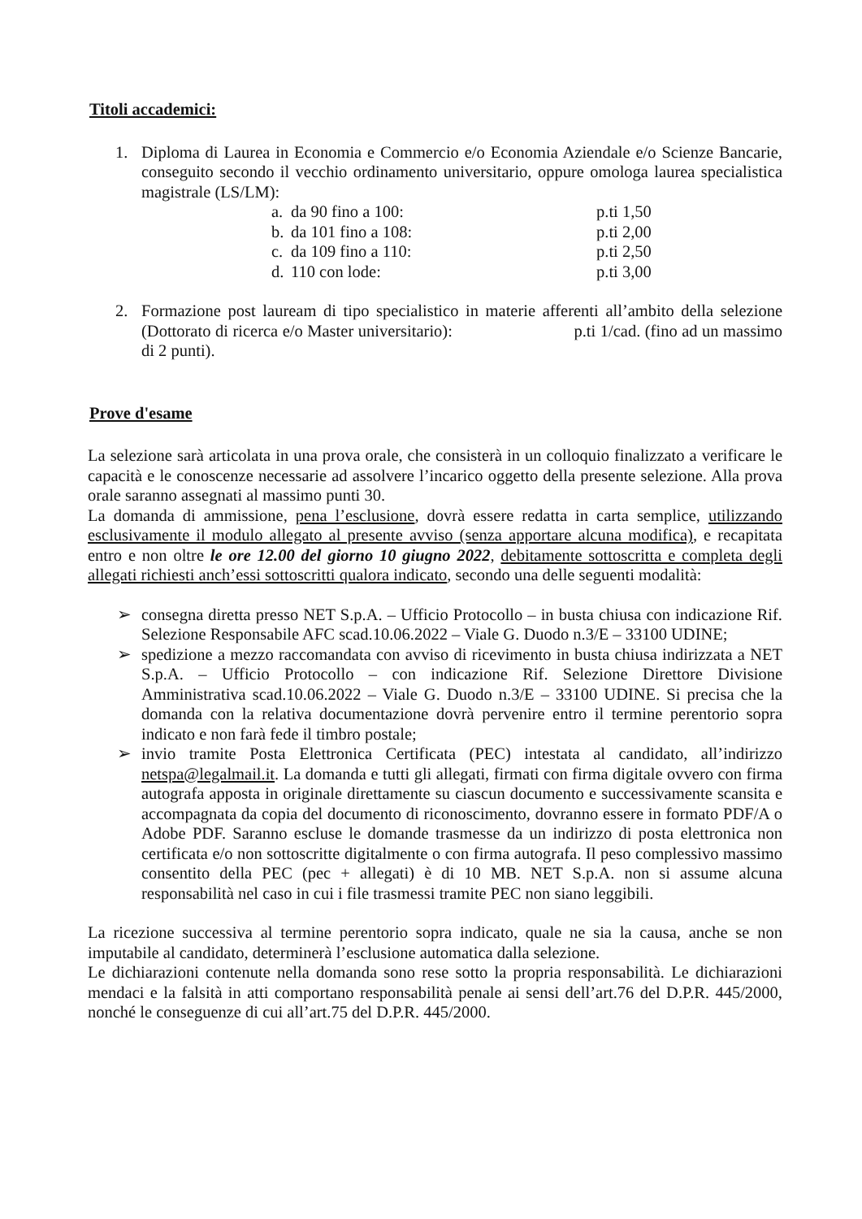Titoli accademici:
1. Diploma di Laurea in Economia e Commercio e/o Economia Aziendale e/o Scienze Bancarie, conseguito secondo il vecchio ordinamento universitario, oppure omologa laurea specialistica magistrale (LS/LM):
a. da 90 fino a 100: p.ti 1,50
b. da 101 fino a 108: p.ti 2,00
c. da 109 fino a 110: p.ti 2,50
d. 110 con lode: p.ti 3,00
2. Formazione post lauream di tipo specialistico in materie afferenti all’ambito della selezione (Dottorato di ricerca e/o Master universitario): p.ti 1/cad. (fino ad un massimo di 2 punti).
Prove d'esame
La selezione sarà articolata in una prova orale, che consisterà in un colloquio finalizzato a verificare le capacità e le conoscenze necessarie ad assolvere l’incarico oggetto della presente selezione. Alla prova orale saranno assegnati al massimo punti 30.
La domanda di ammissione, pena l’esclusione, dovrà essere redatta in carta semplice, utilizzando esclusivamente il modulo allegato al presente avviso (senza apportare alcuna modifica), e recapitata entro e non oltre le ore 12.00 del giorno 10 giugno 2022, debitamente sottoscritta e completa degli allegati richiesti anch’essi sottoscritti qualora indicato, secondo una delle seguenti modalità:
➢ consegna diretta presso NET S.p.A. – Ufficio Protocollo – in busta chiusa con indicazione Rif. Selezione Responsabile AFC scad.10.06.2022 – Viale G. Duodo n.3/E – 33100 UDINE;
➢ spedizione a mezzo raccomandata con avviso di ricevimento in busta chiusa indirizzata a NET S.p.A. – Ufficio Protocollo – con indicazione Rif. Selezione Direttore Divisione Amministrativa scad.10.06.2022 – Viale G. Duodo n.3/E – 33100 UDINE. Si precisa che la domanda con la relativa documentazione dovrà pervenire entro il termine perentorio sopra indicato e non farà fede il timbro postale;
➢ invio tramite Posta Elettronica Certificata (PEC) intestata al candidato, all’indirizzo netspa@legalmail.it. La domanda e tutti gli allegati, firmati con firma digitale ovvero con firma autografa apposta in originale direttamente su ciascun documento e successivamente scansita e accompagnata da copia del documento di riconoscimento, dovranno essere in formato PDF/A o Adobe PDF. Saranno escluse le domande trasmesse da un indirizzo di posta elettronica non certificata e/o non sottoscritte digitalmente o con firma autografa. Il peso complessivo massimo consentito della PEC (pec + allegati) è di 10 MB. NET S.p.A. non si assume alcuna responsabilità nel caso in cui i file trasmessi tramite PEC non siano leggibili.
La ricezione successiva al termine perentorio sopra indicato, quale ne sia la causa, anche se non imputabile al candidato, determinerà l’esclusione automatica dalla selezione.
Le dichiarazioni contenute nella domanda sono rese sotto la propria responsabilità. Le dichiarazioni mendaci e la falsità in atti comportano responsabilità penale ai sensi dell’art.76 del D.P.R. 445/2000, nonché le conseguenze di cui all’art.75 del D.P.R. 445/2000.